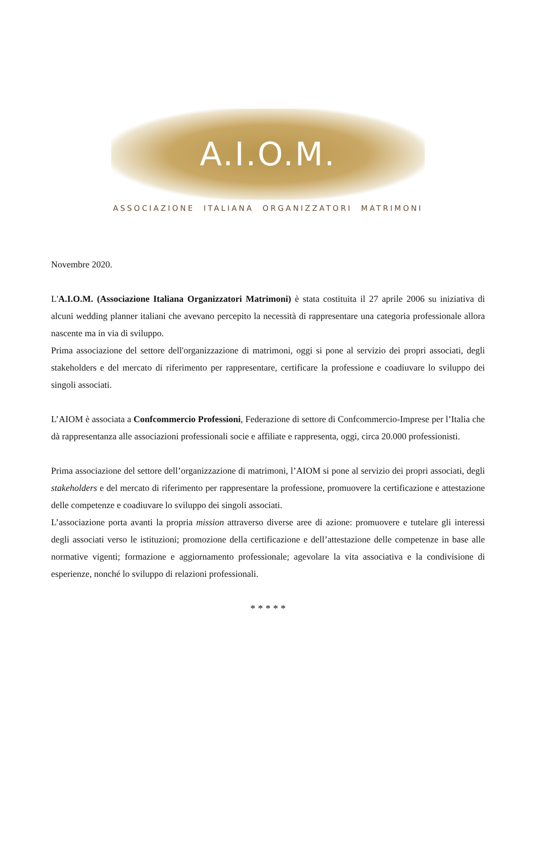A.I.O.M.
ASSOCIAZIONE ITALIANA ORGANIZZATORI MATRIMONI
Novembre 2020.
L'A.I.O.M. (Associazione Italiana Organizzatori Matrimoni) è stata costituita il 27 aprile 2006 su iniziativa di alcuni wedding planner italiani che avevano percepito la necessità di rappresentare una categoria professionale allora nascente ma in via di sviluppo.
Prima associazione del settore dell'organizzazione di matrimoni, oggi si pone al servizio dei propri associati, degli stakeholders e del mercato di riferimento per rappresentare, certificare la professione e coadiuvare lo sviluppo dei singoli associati.
L’AIOM è associata a Confcommercio Professioni, Federazione di settore di Confcommercio-Imprese per l’Italia che dà rappresentanza alle associazioni professionali socie e affiliate e rappresenta, oggi, circa 20.000 professionisti.
Prima associazione del settore dell’organizzazione di matrimoni, l’AIOM si pone al servizio dei propri associati, degli stakeholders e del mercato di riferimento per rappresentare la professione, promuovere la certificazione e attestazione delle competenze e coadiuvare lo sviluppo dei singoli associati.
L’associazione porta avanti la propria mission attraverso diverse aree di azione: promuovere e tutelare gli interessi degli associati verso le istituzioni; promozione della certificazione e dell’attestazione delle competenze in base alle normative vigenti; formazione e aggiornamento professionale; agevolare la vita associativa e la condivisione di esperienze, nonché lo sviluppo di relazioni professionali.
* * * * *